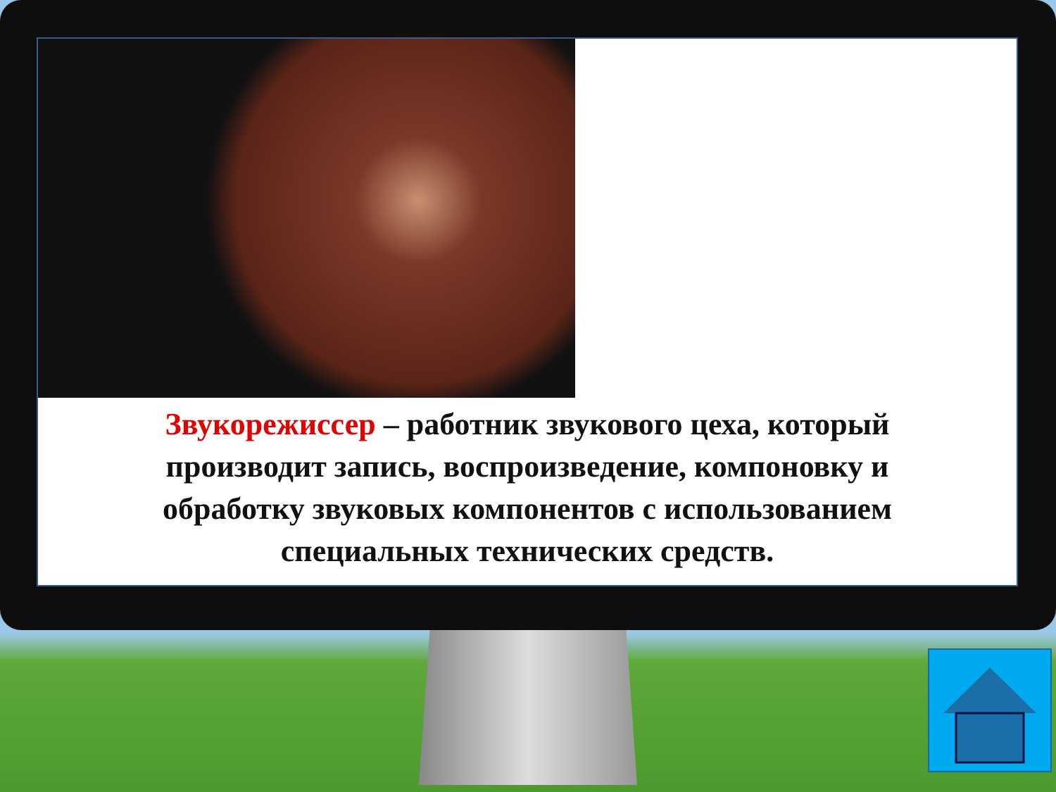Звукорежиссер – работник звукового цеха, который производит запись, воспроизведение, компоновку и обработку звуковых компонентов с использованием специальных технических средств.